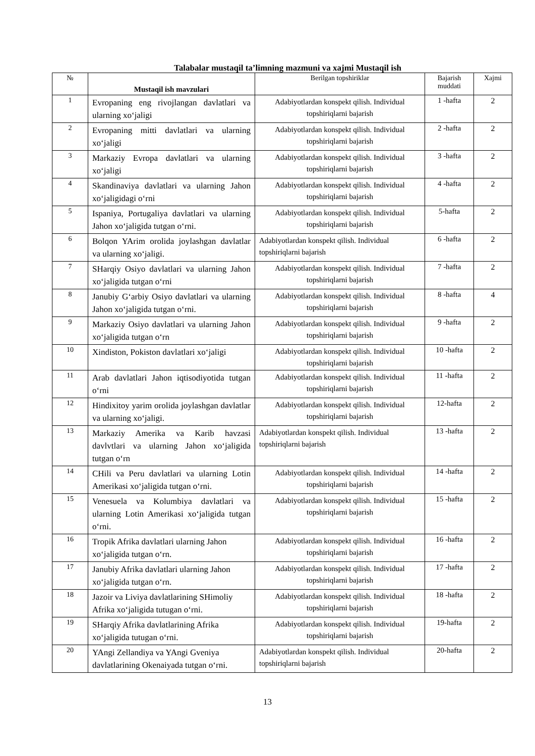Talabalar mustaqil ta’limning mazmuni va xajmi Mustaqil ish
| № | Mustaqil ish mavzulari | Berilgan topshiriklar | Bajarish muddati | Xajmi |
| --- | --- | --- | --- | --- |
| 1 | Evropaning eng rivojlangan davlatlari va ularning xo‘jaligi | Adabiyotlardan konspekt qilish. Individual topshiriqlarni bajarish | 1 -hafta | 2 |
| 2 | Evropaning mitti davlatlari va ularning xo‘jaligi | Adabiyotlardan konspekt qilish. Individual topshiriqlarni bajarish | 2 -hafta | 2 |
| 3 | Markaziy Evropa davlatlari va ularning xo‘jaligi | Adabiyotlardan konspekt qilish. Individual topshiriqlarni bajarish | 3 -hafta | 2 |
| 4 | Skandinaviya davlatlari va ularning Jahon xo‘jaligidagi o‘rni | Adabiyotlardan konspekt qilish. Individual topshiriqlarni bajarish | 4 -hafta | 2 |
| 5 | Ispaniya, Portugaliya davlatlari va ularning Jahon xo‘jaligida tutgan o‘rni. | Adabiyotlardan konspekt qilish. Individual topshiriqlarni bajarish | 5-hafta | 2 |
| 6 | Bolqon YArim orolida joylashgan davlatlar va ularning xo‘jaligi. | Adabiyotlardan konspekt qilish. Individual topshiriqlarni bajarish | 6 -hafta | 2 |
| 7 | SHarqiy Osiyo davlatlari va ularning Jahon xo‘jaligida tutgan o‘rni | Adabiyotlardan konspekt qilish. Individual topshiriqlarni bajarish | 7 -hafta | 2 |
| 8 | Janubiy G‘arbiy Osiyo davlatlari va ularning Jahon xo‘jaligida tutgan o‘rni. | Adabiyotlardan konspekt qilish. Individual topshiriqlarni bajarish | 8 -hafta | 4 |
| 9 | Markaziy Osiyo davlatlari va ularning Jahon xo‘jaligida tutgan o‘rn | Adabiyotlardan konspekt qilish. Individual topshiriqlarni bajarish | 9 -hafta | 2 |
| 10 | Xindiston, Pokiston davlatlari xo‘jaligi | Adabiyotlardan konspekt qilish. Individual topshiriqlarni bajarish | 10 -hafta | 2 |
| 11 | Arab davlatlari Jahon iqtisodiyotida tutgan o‘rni | Adabiyotlardan konspekt qilish. Individual topshiriqlarni bajarish | 11 -hafta | 2 |
| 12 | Hindixitoy yarim orolida joylashgan davlatlar va ularning xo‘jaligi. | Adabiyotlardan konspekt qilish. Individual topshiriqlarni bajarish | 12-hafta | 2 |
| 13 | Markaziy Amerika va Karib havzasi davlvtlari va ularning Jahon xo‘jaligida tutgan o‘rn | Adabiyotlardan konspekt qilish. Individual topshiriqlarni bajarish | 13 -hafta | 2 |
| 14 | CHili va Peru davlatlari va ularning Lotin Amerikasi xo‘jaligida tutgan o‘rni. | Adabiyotlardan konspekt qilish. Individual topshiriqlarni bajarish | 14 -hafta | 2 |
| 15 | Venesuela va Kolumbiya davlatlari va ularning Lotin Amerikasi xo‘jaligida tutgan o‘rni. | Adabiyotlardan konspekt qilish. Individual topshiriqlarni bajarish | 15 -hafta | 2 |
| 16 | Tropik Afrika davlatlari ularning Jahon xo‘jaligida tutgan o‘rn. | Adabiyotlardan konspekt qilish. Individual topshiriqlarni bajarish | 16 -hafta | 2 |
| 17 | Janubiy Afrika davlatlari ularning Jahon xo‘jaligida tutgan o‘rn. | Adabiyotlardan konspekt qilish. Individual topshiriqlarni bajarish | 17 -hafta | 2 |
| 18 | Jazoir va Liviya davlatlarining SHimoliy Afrika xo‘jaligida tutugan o‘rni. | Adabiyotlardan konspekt qilish. Individual topshiriqlarni bajarish | 18 -hafta | 2 |
| 19 | SHarqiy Afrika davlatlarining Afrika xo‘jaligida tutugan o‘rni. | Adabiyotlardan konspekt qilish. Individual topshiriqlarni bajarish | 19-hafta | 2 |
| 20 | YAngi Zellandiya va YAngi Gveniya davlatlarining Okenaiyada tutgan o‘rni. | Adabiyotlardan konspekt qilish. Individual topshiriqlarni bajarish | 20-hafta | 2 |
13